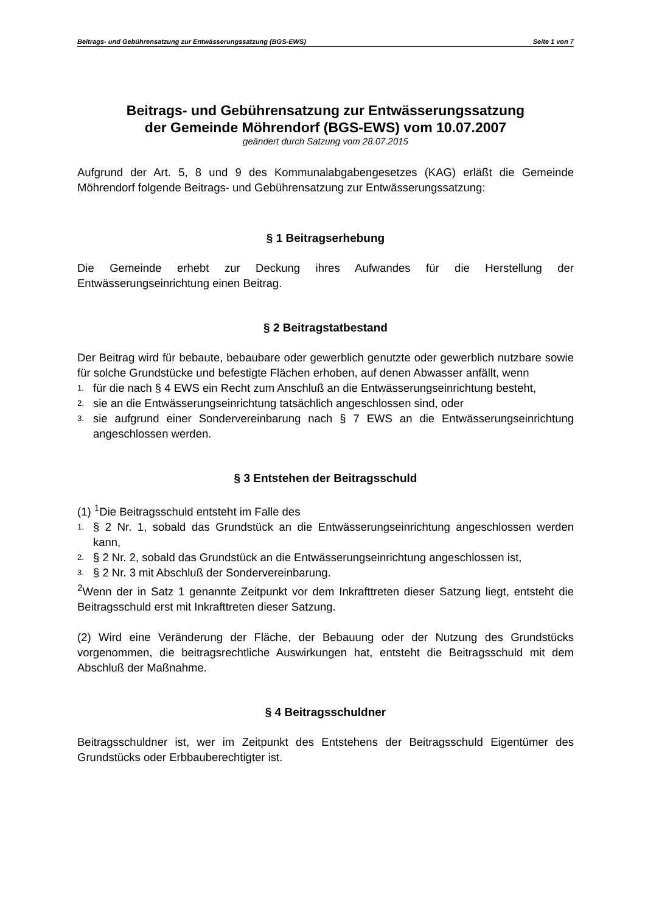Beitrags- und Gebührensatzung zur Entwässerungssatzung (BGS-EWS) Seite 1 von 7
Beitrags- und Gebührensatzung zur Entwässerungssatzung
der Gemeinde Möhrendorf (BGS-EWS) vom 10.07.2007
geändert durch Satzung vom 28.07.2015
Aufgrund der Art. 5, 8 und 9 des Kommunalabgabengesetzes (KAG) erläßt die Gemeinde Möhrendorf folgende Beitrags- und Gebührensatzung zur Entwässerungssatzung:
§ 1 Beitragserhebung
Die Gemeinde erhebt zur Deckung ihres Aufwandes für die Herstellung der Entwässerungseinrichtung einen Beitrag.
§ 2 Beitragstatbestand
Der Beitrag wird für bebaute, bebaubare oder gewerblich genutzte oder gewerblich nutzbare sowie für solche Grundstücke und befestigte Flächen erhoben, auf denen Abwasser anfällt, wenn
1. für die nach § 4 EWS ein Recht zum Anschluß an die Entwässerungseinrichtung besteht,
2. sie an die Entwässerungseinrichtung tatsächlich angeschlossen sind, oder
3. sie aufgrund einer Sondervereinbarung nach § 7 EWS an die Entwässerungseinrichtung angeschlossen werden.
§ 3 Entstehen der Beitragsschuld
(1) <sup>1</sup>Die Beitragsschuld entsteht im Falle des
1. § 2 Nr. 1, sobald das Grundstück an die Entwässerungseinrichtung angeschlossen werden kann,
2. § 2 Nr. 2, sobald das Grundstück an die Entwässerungseinrichtung angeschlossen ist,
3. § 2 Nr. 3 mit Abschluß der Sondervereinbarung.
<sup>2</sup> Wenn der in Satz 1 genannte Zeitpunkt vor dem Inkrafttreten dieser Satzung liegt, entsteht die Beitragsschuld erst mit Inkrafttreten dieser Satzung.
(2) Wird eine Veränderung der Fläche, der Bebauung oder der Nutzung des Grundstücks vorgenommen, die beitragsrechtliche Auswirkungen hat, entsteht die Beitragsschuld mit dem Abschluß der Maßnahme.
§ 4 Beitragsschuldner
Beitragsschuldner ist, wer im Zeitpunkt des Entstehens der Beitragsschuld Eigentümer des Grundstücks oder Erbbauberechtigter ist.